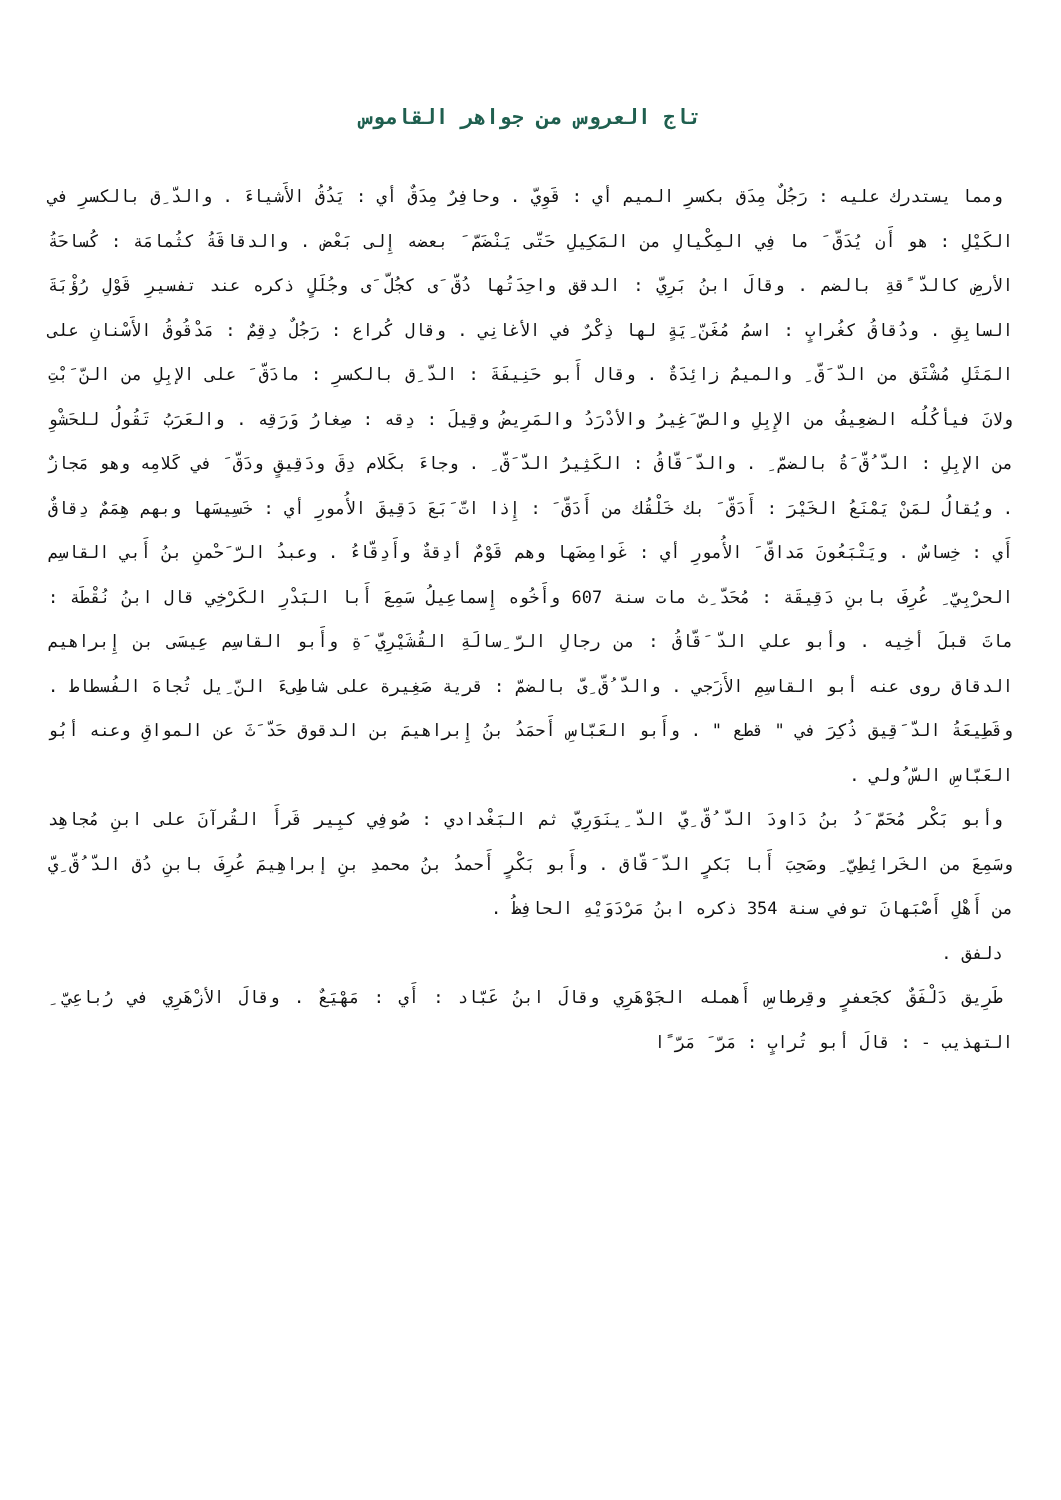تاج العروس من جواهر القاموس
ومما يستدرك عليه : رَجُلٌ مِدَق بكسرِ الميم أي : قَوِيّ . وحافِرٌ مِدَقٌ أي : يَدُقُ الأَشياءَ . والدّ ِق بالكسرِ في الكَيْلِ : هو أَن يُدَقّ َ ما فِي المِكْيالِ من المَكِيلِ حَتّى يَنْضَمّ َ بعضه إِلى بَعْض . والدقاقَةُ كثُمامَة : كُساحَةُ الأرضِ كالدّ ًقةِ بالضم . وقالَ ابنُ بَرِيّ : الدقق واحِدَتُها دُقّ َى كجُلّ َى وجُلَلٍ ذكره عند تفسيرِ قَوْلِ رُؤْبَةَ السابِقِ . ودُقاقُ كغُرابٍ : اسمُ مُغَنّ ِيَةٍ لها ذِكْرٌ في الأغانِي . وقال كُراع : رَجُلٌ دِقِمٌ : مَدْقُوقُ الأَسْنانِ على المَثَلِ مُشْتَق من الدّ َقّ ِ والميمُ زائِدَةٌ . وقال أَبو حَنِيفَةَ : الدّ ِق بالكسرِ : مادَقّ َ على الإبِلِ من النّ َبْتِ ولانَ فيأكُلُه الضعِيفُ من الإِبِلِ والصّ َغِيرُ والأدْرَدُ والمَرِيضُ وقِيلَ : دِقه : صِغارُ وَرَقِه . والعَرَبُ تَقُولُ للحَشْوِ من الإبِلِ : الدّ ُقّ َةُ بالضمّ ِ . والدّ َقّاقُ : الكَثِيرُ الدّ َقّ ِ . وجاءَ بكَلام دِقَ ودَقِيقٍ ودَقّ َ في كَلامِه وهو مَجازٌ . ويُقالُ لمَنْ يَمْنَعُ الخَيْرَ : أَدَقّ َ بك خَلْقُك من أَدَقّ َ : إِذا اتّ َبَعَ دَقِيقَ الأُمورِ أي : خَسِيسَها وبهم هِمَمٌ دِقاقٌ أَي : خِساسٌ . ويَتْبَعُونَ مَداقّ َ الأُمورِ أي : غَوامِضَها وهم قَوْمٌ أدِقةٌ وأَدِقّاءُ . وعبدُ الرّ َحْمنِ بنُ أَبي القاسِم الحرْبِيّ ِ عُرِفَ بابنِ دَقِيقَة : مُحَدّ ِث مات سنة 607 وأَخُوه إِسماعِيلُ سَمِعَ أَبا البَدْرِ الكَرْخِي قال ابنُ نُقْطَة : ماتَ قبلَ أخِيه . وأبو علي الدّ َقّاقُ : من رجالِ الرّ ِسالَةِ القُشَيْرِيّ َةِ وأَبو القاسِم عِيسَى بن إِبراهيم الدقاق روى عنه أبو القاسِمِ الأَزَجي . والدّ ُقّ ِىّ بالضمّ : قرية صَغِيرة على شاطِىءَ النّ ِيل تُجاهَ الفُسطاط . وقَطِيعَةُ الدّ َقِيق ذُكِرَ في " قطع " . وأَبو العَبّاسِ أَحمَدُ بنُ إِبراهيمَ بن الدقوق حَدّ َثَ عن المواقِ وعنه أبُو العَبّاسِ السّ ُولي .
وأبو بَكْر مُحَمّ َدُ بنُ دَاودَ الدّ ُقّ ِيّ الدّ ِينَوَرِيّ ثم البَغْدادي : صُوفِي كبِير قَرأَ القُرآنَ على ابنِ مُجاهِد وسَمِعَ من الخَرائِطِيّ ِ وصَحِبَ أَبا بَكرٍ الدّ َقّاق . وأَبو بَكْرٍ أَحمدُ بنُ محمدِ بنِ إبراهِيمَ عُرِفَ بابنِ دُق الدّ ُقّ ِيّ من أَهْلِ أَصْبَهانَ توفي سنة 354 ذكره ابنُ مَرْدَوَيْهِ الحافِظُ .
دلفق .
طَرِيق دَلْفَقٌ كجَعفرٍ وقِرطاسِ أَهمله الجَوْهَرِي وقالَ ابنُ عَبّاد : أَي : مَهْيَعٌ . وقالَ الأزْهَرِي في رُباعِيّ ِ التهذيب - : قالَ أبو تُرابٍ : مَرّ َ مَرّ ًا